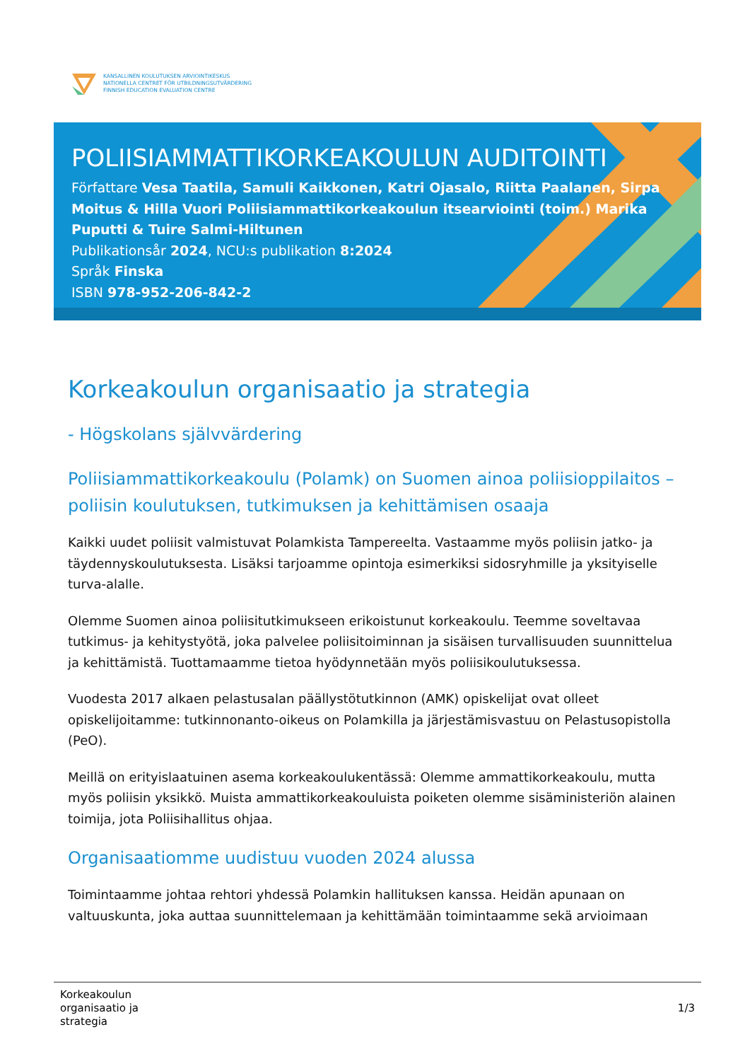KANSALLINEN KOULUTUKSEN ARVIOINTIKESKUS
NATIONELLA CENTRET FÖR UTBILDNINGSUTVÄRDERING
FINNISH EDUCATION EVALUATION CENTRE
POLIISIAMMATTIKORKEAKOULUN AUDITOINTI
Författare Vesa Taatila, Samuli Kaikkonen, Katri Ojasalo, Riitta Paalanen, Sirpa Moitus & Hilla Vuori Poliisiammattikorkeakoulun itsearviointi (toim.) Marika Puputti & Tuire Salmi-Hiltunen
Publikationsår 2024, NCU:s publikation 8:2024
Språk Finska
ISBN 978-952-206-842-2
Korkeakoulun organisaatio ja strategia
- Högskolans självvärdering
Poliisiammattikorkeakoulu (Polamk) on Suomen ainoa poliisioppilaitos – poliisin koulutuksen, tutkimuksen ja kehittämisen osaaja
Kaikki uudet poliisit valmistuvat Polamkista Tampereelta. Vastaamme myös poliisin jatko- ja täydennyskoulutuksesta. Lisäksi tarjoamme opintoja esimerkiksi sidosryhmille ja yksityiselle turva-alalle.
Olemme Suomen ainoa poliisitutkimukseen erikoistunut korkeakoulu. Teemme soveltavaa tutkimus- ja kehitystyötä, joka palvelee poliisitoiminnan ja sisäisen turvallisuuden suunnittelua ja kehittämistä. Tuottamaamme tietoa hyödynnetään myös poliisikoulutuksessa.
Vuodesta 2017 alkaen pelastusalan päällystötutkinnon (AMK) opiskelijat ovat olleet opiskelijoitamme: tutkinnonanto-oikeus on Polamkilla ja järjestämisvastuu on Pelastusopistolla (PeO).
Meillä on erityislaatuinen asema korkeakoulukentässä: Olemme ammattikorkeakoulu, mutta myös poliisin yksikkö. Muista ammattikorkeakouluista poiketen olemme sisäministeriön alainen toimija, jota Poliisihallitus ohjaa.
Organisaatiomme uudistuu vuoden 2024 alussa
Toimintaamme johtaa rehtori yhdessä Polamkin hallituksen kanssa. Heidän apunaan on valtuuskunta, joka auttaa suunnittelemaan ja kehittämään toimintaamme sekä arvioimaan
Korkeakoulun
organisaatio ja
strategia
1/3